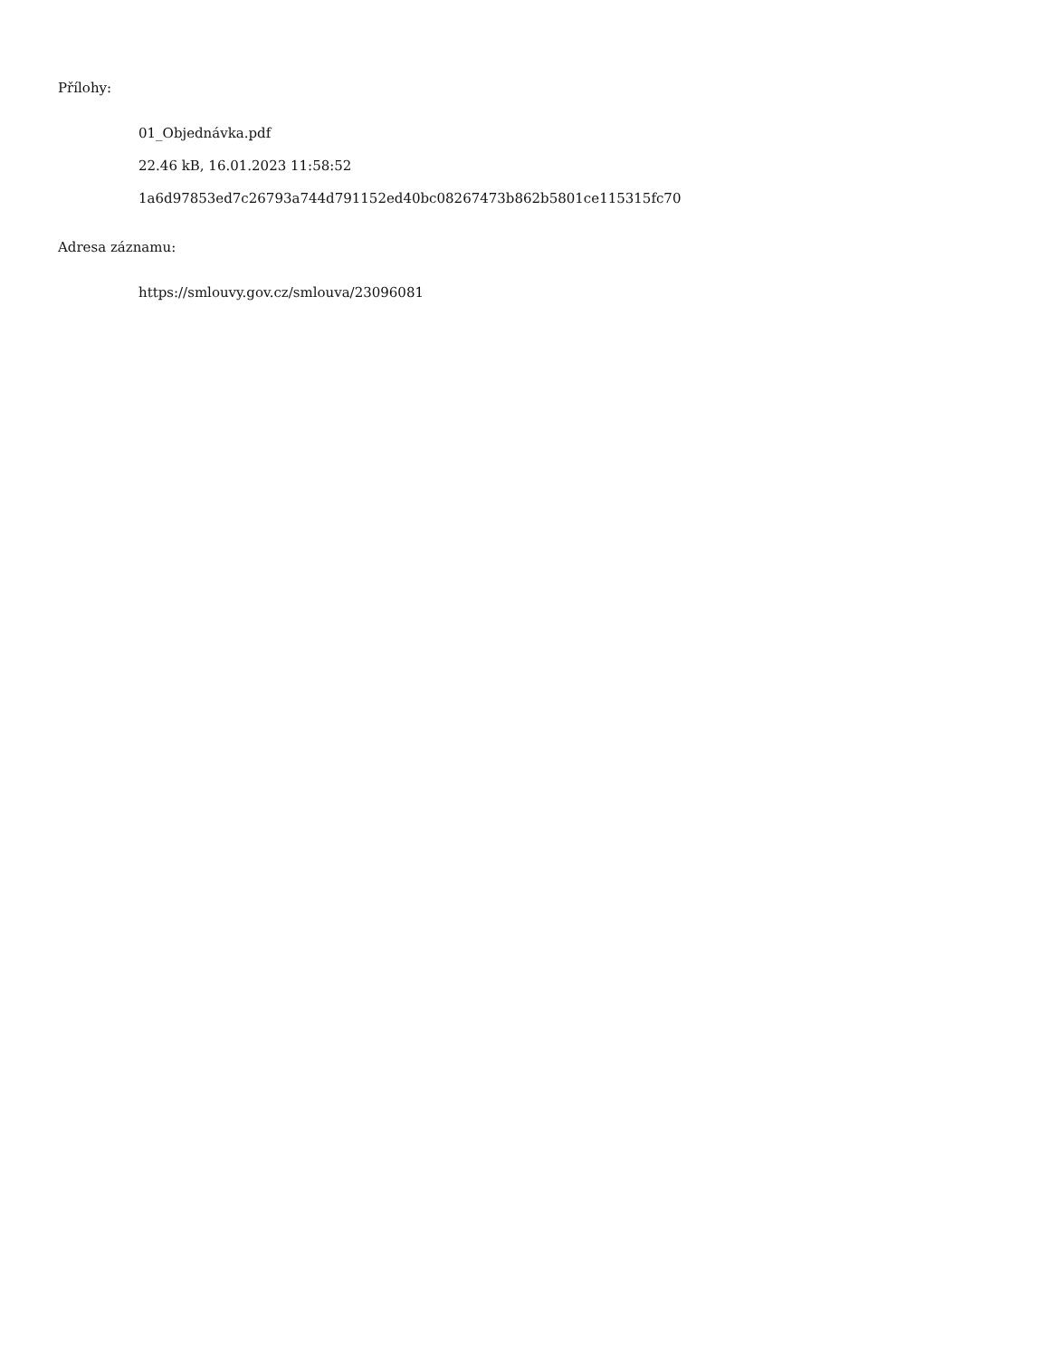Přílohy:
01_Objednávka.pdf
22.46 kB, 16.01.2023 11:58:52
1a6d97853ed7c26793a744d791152ed40bc08267473b862b5801ce115315fc70
Adresa záznamu:
https://smlouvy.gov.cz/smlouva/23096081